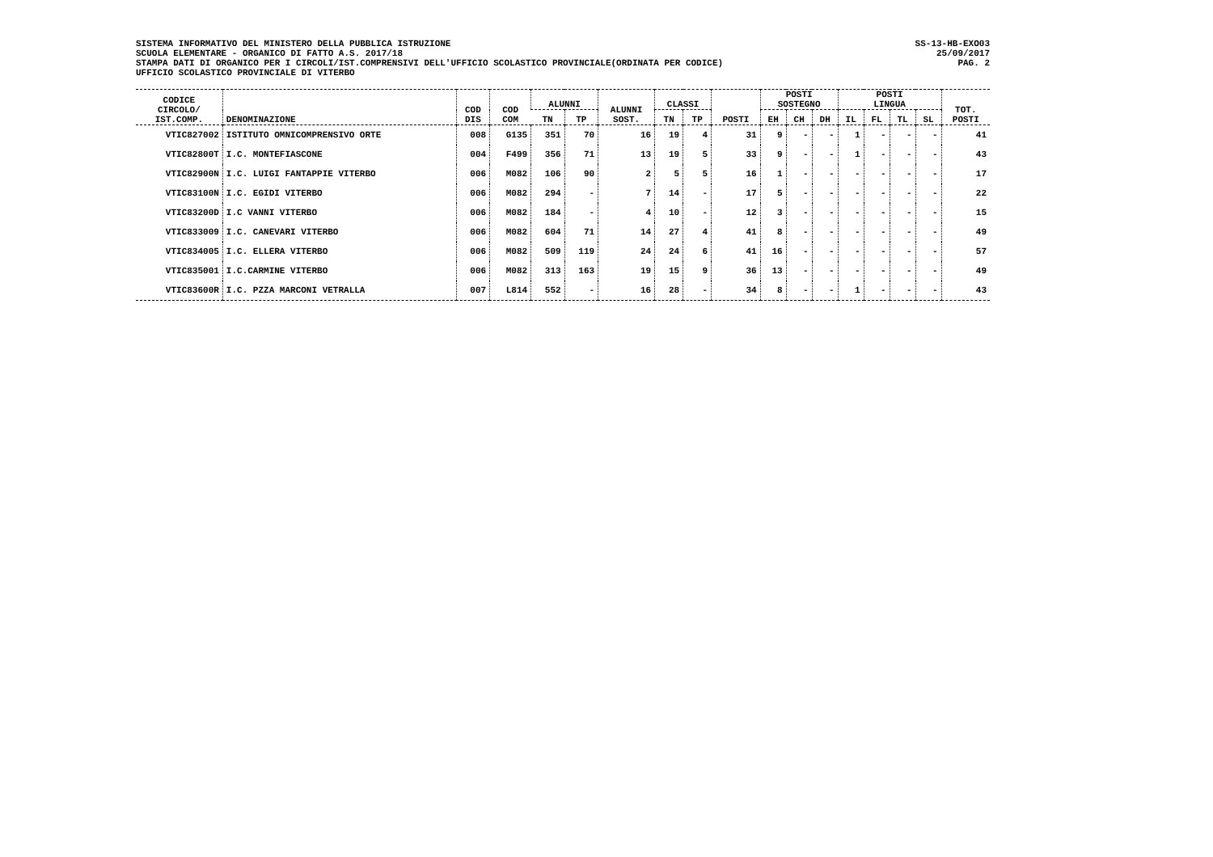SISTEMA INFORMATIVO DEL MINISTERO DELLA PUBBLICA ISTRUZIONE
SCUOLA ELEMENTARE - ORGANICO DI FATTO A.S. 2017/18
STAMPA DATI DI ORGANICO PER I CIRCOLI/IST.COMPRENSIVI DELL'UFFICIO SCOLASTICO PROVINCIALE(ORDINATA PER CODICE)
UFFICIO SCOLASTICO PROVINCIALE DI VITERBO
SS-13-HB-EXO03
25/09/2017
PAG. 2
| CODICE CIRCOLO/ IST.COMP. | DENOMINAZIONE | COD DIS | COD COM | ALUNNI | | ALUNNI SOST. | CLASSI | | POSTI | POSTI SOSTEGNO | | | POSTI LINGUA | | | | TOT. POSTI |
| --- | --- | --- | --- | --- | --- | --- | --- | --- | --- | --- | --- | --- | --- | --- | --- | --- | --- |
| | | | | TN | TP | | TN | TP | | EH | CH | DH | IL | FL | TL | SL | |
| VTIC827002 | ISTITUTO OMNICOMPRENSIVO ORTE | 008 | G135 | 351 | 70 | 16 | 19 | 4 | 31 | 9 | - | - | 1 | - | - | - | 41 |
| VTIC82800T | I.C. MONTEFIASCONE | 004 | F499 | 356 | 71 | 13 | 19 | 5 | 33 | 9 | - | - | 1 | - | - | - | 43 |
| VTIC82900N | I.C. LUIGI FANTAPPIE VITERBO | 006 | M082 | 106 | 90 | 2 | 5 | 5 | 16 | 1 | - | - | - | - | - | - | 17 |
| VTIC83100N | I.C. EGIDI VITERBO | 006 | M082 | 294 | - | 7 | 14 | - | 17 | 5 | - | - | - | - | - | - | 22 |
| VTIC83200D | I.C VANNI VITERBO | 006 | M082 | 184 | - | 4 | 10 | - | 12 | 3 | - | - | - | - | - | - | 15 |
| VTIC833009 | I.C. CANEVARI VITERBO | 006 | M082 | 604 | 71 | 14 | 27 | 4 | 41 | 8 | - | - | - | - | - | - | 49 |
| VTIC834005 | I.C. ELLERA VITERBO | 006 | M082 | 509 | 119 | 24 | 24 | 6 | 41 | 16 | - | - | - | - | - | - | 57 |
| VTIC835001 | I.C.CARMINE VITERBO | 006 | M082 | 313 | 163 | 19 | 15 | 9 | 36 | 13 | - | - | - | - | - | - | 49 |
| VTIC83600R | I.C. PZZA MARCONI VETRALLA | 007 | L814 | 552 | - | 16 | 28 | - | 34 | 8 | - | - | 1 | - | - | - | 43 |